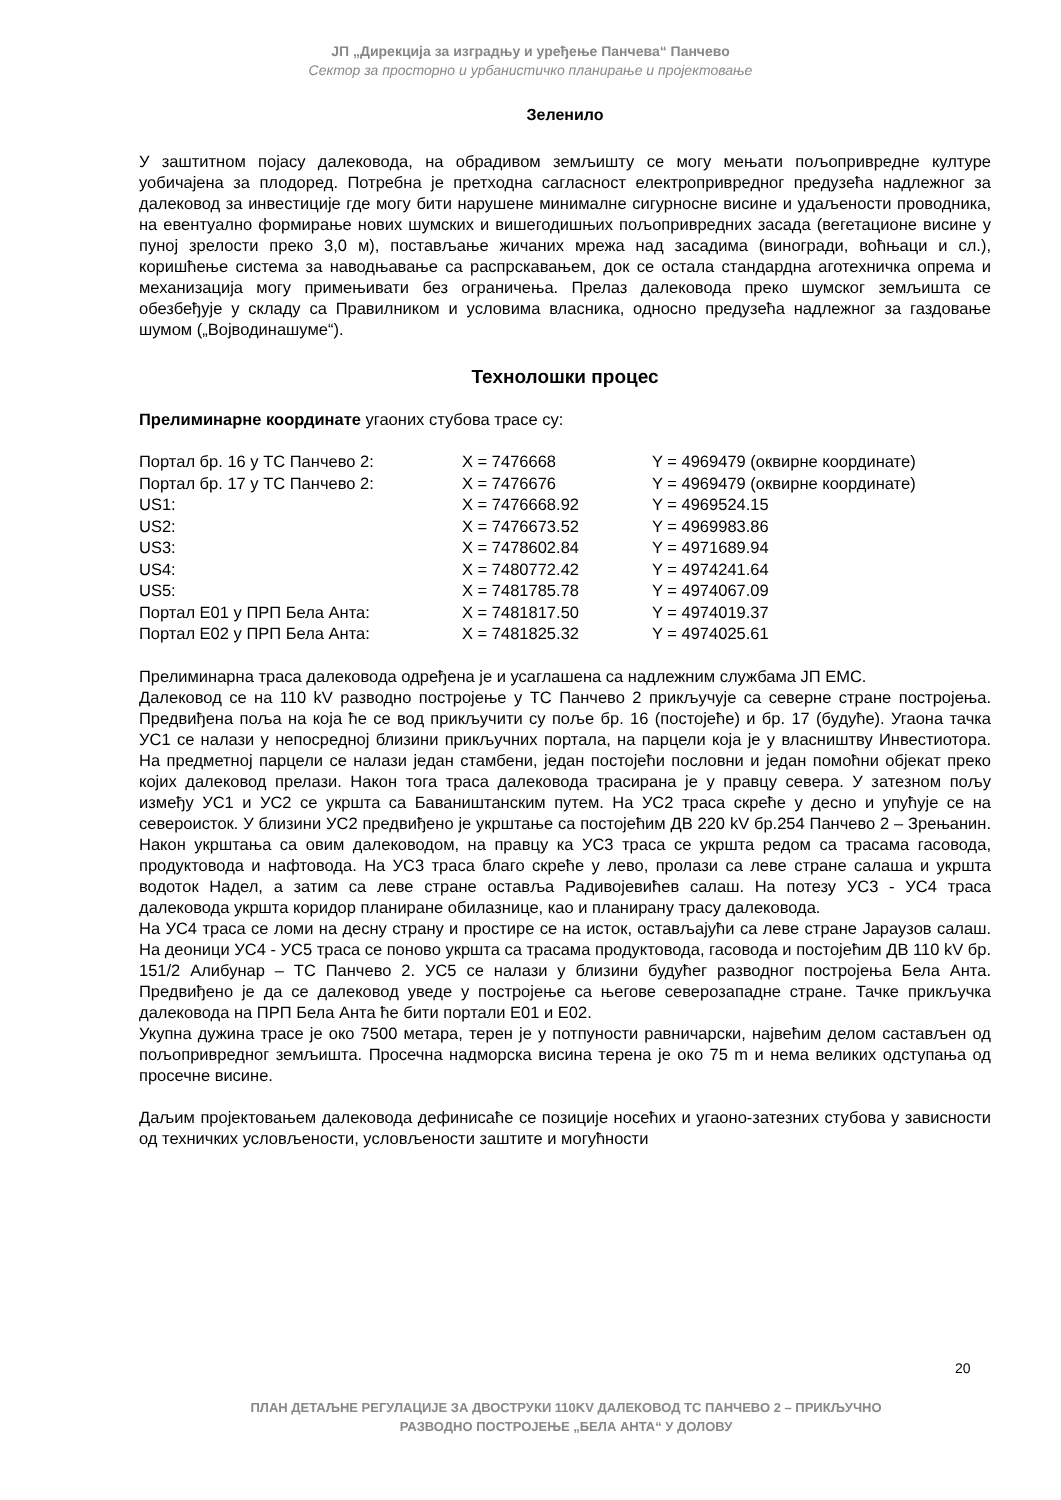ЈП „Дирекција за изградњу и уређење Панчева“ Панчево
Сектор за просторно и урбанистичко планирање и пројектовање
Зеленило
У заштитном појасу далековода, на обрадивом земљишту се могу мењати пољопривредне културе уобичајена за плодоред. Потребна је претходна сагласност електропривредног предузећа надлежног за далековод за инвестиције где могу бити нарушене минималне сигурносне висине и удаљености проводника, на евентуално формирање нових шумских и вишегодишњих пољопривредних засада (вегетационе висине у пуној зрелости преко 3,0 м), постављање жичаних мрежа над засадима (виногради, воћњаци и сл.), коришћење система за наводњавање са распрскавањем, док се остала стандардна аготехничка опрема и механизација могу примењивати без ограничења. Прелаз далековода преко шумског земљишта се обезбеђује у складу са Правилником и условима власника, односно предузећа надлежног за газдовање шумом („Војводинашуме“).
Технолошки процес
Прелиминарне координате угаоних стубова трасе су:
| Портал бр. 16 у ТС Панчево 2: | X = 7476668 | Y = 4969479 (оквирне координате) |
| Портал бр. 17 у ТС Панчево 2: | X = 7476676 | Y = 4969479 (оквирне координате) |
| US1: | X = 7476668.92 | Y = 4969524.15 |
| US2: | X = 7476673.52 | Y = 4969983.86 |
| US3: | X = 7478602.84 | Y = 4971689.94 |
| US4: | X = 7480772.42 | Y = 4974241.64 |
| US5: | X = 7481785.78 | Y = 4974067.09 |
| Портал Е01 у ПРП Бела Анта: | X = 7481817.50 | Y = 4974019.37 |
| Портал Е02 у ПРП Бела Анта: | X = 7481825.32 | Y = 4974025.61 |
Прелиминарна траса далековода одређена је и усаглашена са надлежним службама ЈП ЕМС.
Далековод се на 110 kV разводно постројење у ТС Панчево 2 прикључује са северне стране постројења. Предвиђена поља на која ће се вод прикључити су поље бр. 16 (постојеће) и бр. 17 (будуће). Угаона тачка УС1 се налази у непосредној близини прикључних портала, на парцели која је у власништву Инвестиотора. На предметној парцели се налази један стамбени, један постојећи пословни и један помоћни објекат преко којих далековод прелази. Након тога траса далековода трасирана је у правцу севера. У затезном пољу између УС1 и УС2 се укршта са Баваништанским путем. На УС2 траса скреће у десно и упућује се на североисток. У близини УС2 предвиђено је укрштање са постојећим ДВ 220 kV бр.254 Панчево 2 – Зрењанин. Након укрштања са овим далеководом, на правцу ка УС3 траса се укршта редом са трасама гасовода, продуктовода и нафтовода. На УС3 траса благо скреће у лево, пролази са леве стране салаша и укршта водоток Надел, а затим са леве стране оставља Радивојевићев салаш. На потезу УС3 - УС4 траса далековода укршта коридор планиране обилазнице, као и планирану трасу далековода.
На УС4 траса се ломи на десну страну и простире се на исток, остављајући са леве стране Јараузов салаш. На деоници УС4 - УС5 траса се поново укршта са трасама продуктовода, гасовода и постојећим ДВ 110 kV бр. 151/2 Алибунар – ТС Панчево 2. УС5 се налази у близини будућег разводног постројења Бела Анта. Предвиђено је да се далековод уведе у постројење са његове северозападне стране. Тачке прикључка далековода на ПРП Бела Анта ће бити портали Е01 и Е02.
Укупна дужина трасе је око 7500 метара, терен је у потпуности равничарски, највећим делом састављен од пољопривредног земљишта. Просечна надморска висина терена је око 75 m и нема великих одступања од просечне висине.
Даљим пројектовањем далековода дефинисаће се позиције носећих и угаоно-затезних стубова у зависности од техничких условљености, условљености заштите и могућности
20
ПЛАН ДЕТАЉНЕ РЕГУЛАЦИЈЕ ЗА ДВОСТРУКИ 110KV ДАЛЕКОВОД ТС ПАНЧЕВО 2 – ПРИКЉУЧНО
РАЗВОДНО ПОСТРОЈЕЊЕ „БЕЛА АНТА“ У ДОЛОВУ